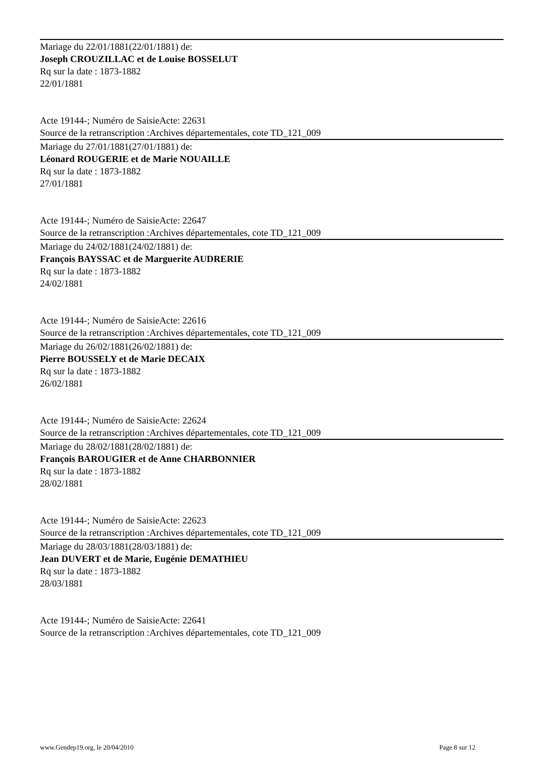Mariage du 22/01/1881(22/01/1881) de:
Joseph CROUZILLAC et de Louise BOSSELUT
Rq sur la date : 1873-1882
22/01/1881
Acte 19144-; Numéro de SaisieActe: 22631
Source de la retranscription :Archives départementales, cote TD_121_009
Mariage du 27/01/1881(27/01/1881) de:
Léonard ROUGERIE et de Marie NOUAILLE
Rq sur la date : 1873-1882
27/01/1881
Acte 19144-; Numéro de SaisieActe: 22647
Source de la retranscription :Archives départementales, cote TD_121_009
Mariage du 24/02/1881(24/02/1881) de:
François BAYSSAC et de Marguerite AUDRERIE
Rq sur la date : 1873-1882
24/02/1881
Acte 19144-; Numéro de SaisieActe: 22616
Source de la retranscription :Archives départementales, cote TD_121_009
Mariage du 26/02/1881(26/02/1881) de:
Pierre BOUSSELY et de Marie DECAIX
Rq sur la date : 1873-1882
26/02/1881
Acte 19144-; Numéro de SaisieActe: 22624
Source de la retranscription :Archives départementales, cote TD_121_009
Mariage du 28/02/1881(28/02/1881) de:
François BAROUGIER et de Anne CHARBONNIER
Rq sur la date : 1873-1882
28/02/1881
Acte 19144-; Numéro de SaisieActe: 22623
Source de la retranscription :Archives départementales, cote TD_121_009
Mariage du 28/03/1881(28/03/1881) de:
Jean DUVERT et de Marie, Eugénie DEMATHIEU
Rq sur la date : 1873-1882
28/03/1881
Acte 19144-; Numéro de SaisieActe: 22641
Source de la retranscription :Archives départementales, cote TD_121_009
www.Gendep19.org, le 20/04/2010 Page 8 sur 12